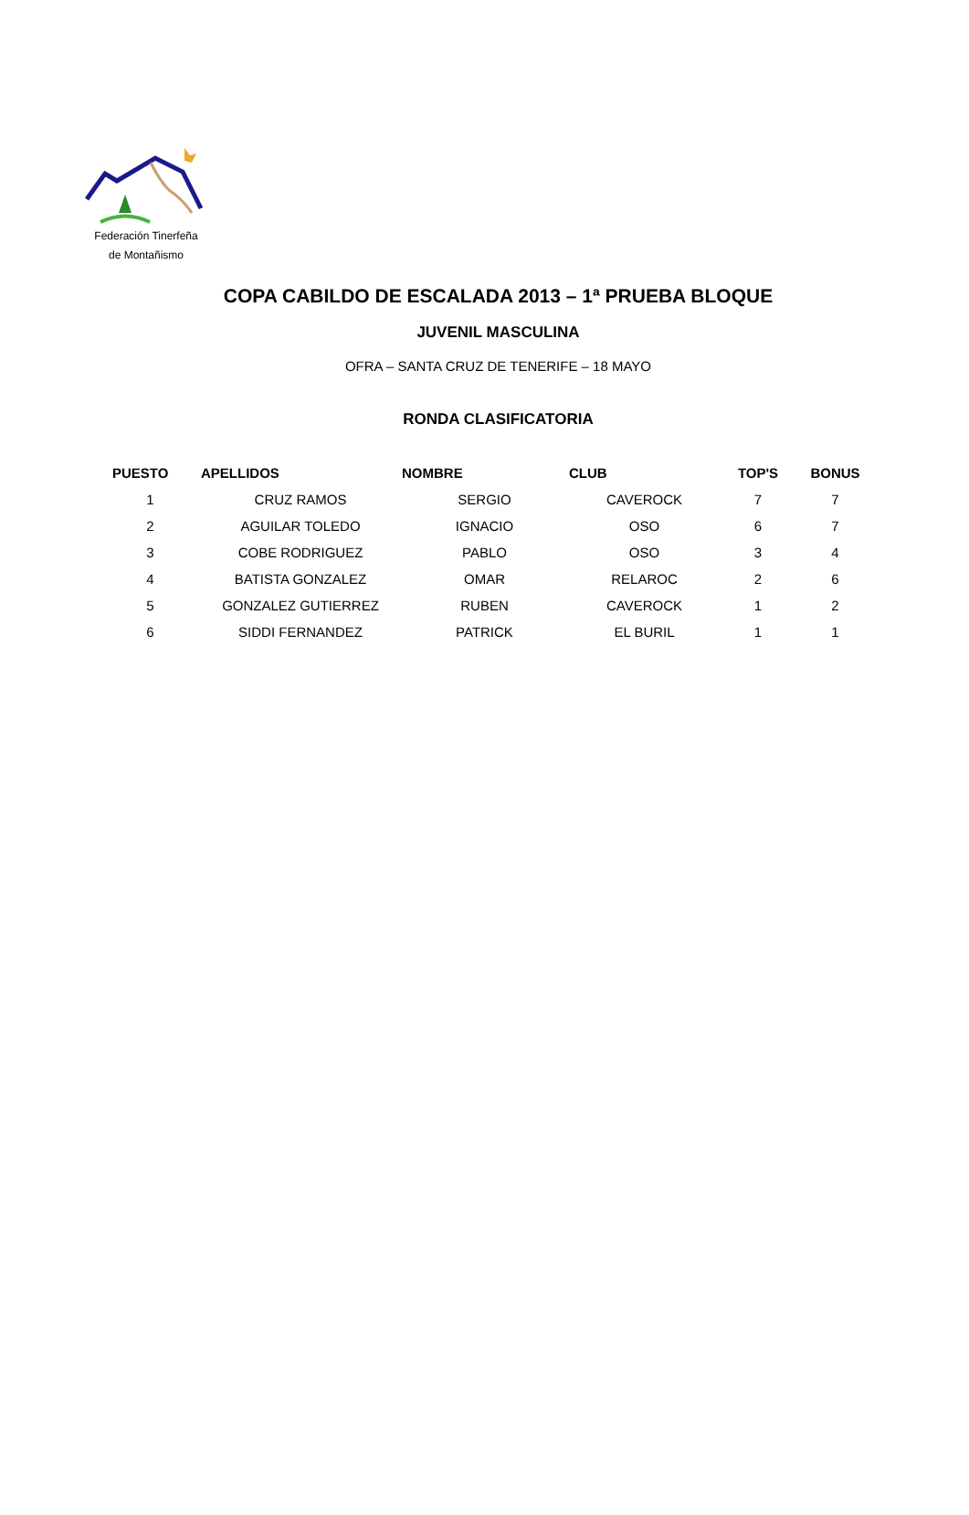Federación Tinerfeña
de Montañismo
COPA CABILDO DE ESCALADA 2013 – 1ª PRUEBA BLOQUE
JUVENIL MASCULINA
OFRA – SANTA CRUZ DE TENERIFE – 18 MAYO
RONDA CLASIFICATORIA
| PUESTO | APELLIDOS | NOMBRE | CLUB | TOP'S | BONUS |
| --- | --- | --- | --- | --- | --- |
| 1 | CRUZ RAMOS | SERGIO | CAVEROCK | 7 | 7 |
| 2 | AGUILAR TOLEDO | IGNACIO | OSO | 6 | 7 |
| 3 | COBE RODRIGUEZ | PABLO | OSO | 3 | 4 |
| 4 | BATISTA GONZALEZ | OMAR | RELAROC | 2 | 6 |
| 5 | GONZALEZ GUTIERREZ | RUBEN | CAVEROCK | 1 | 2 |
| 6 | SIDDI FERNANDEZ | PATRICK | EL BURIL | 1 | 1 |